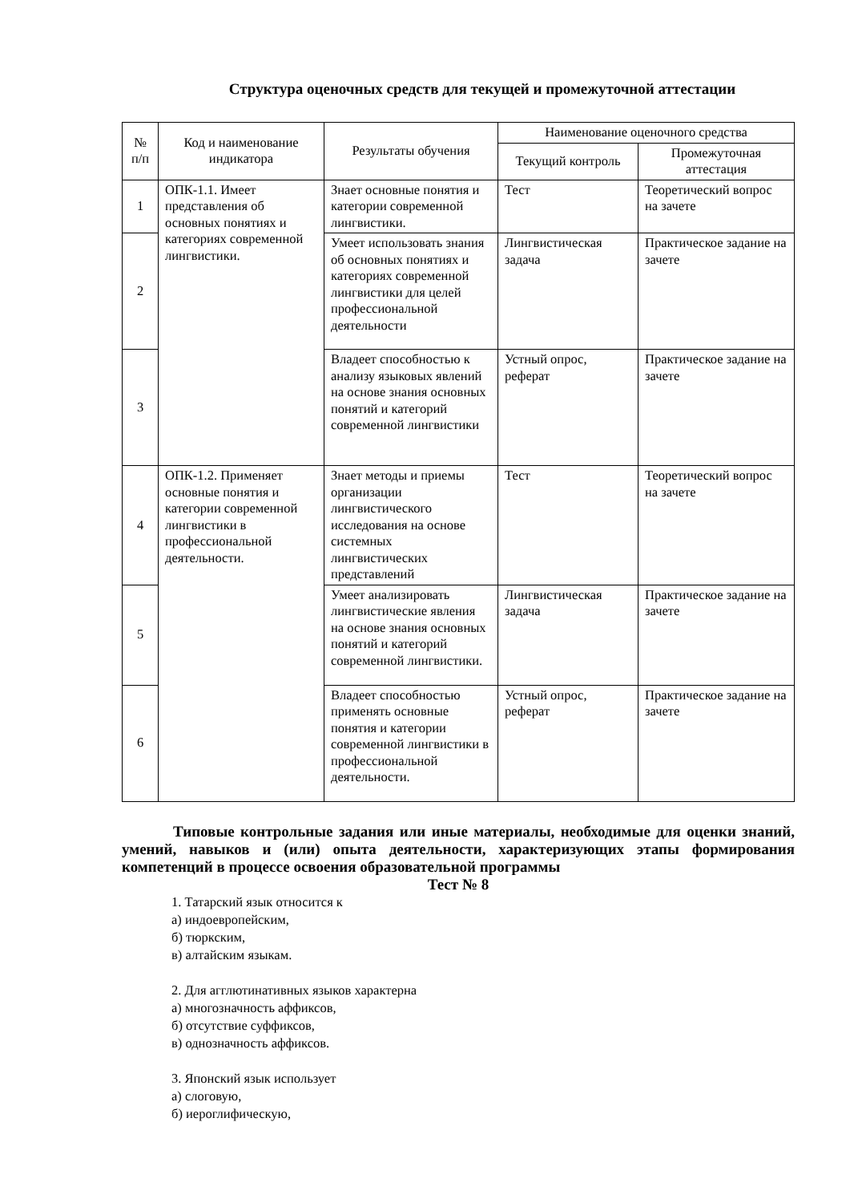Структура оценочных средств для текущей и промежуточной аттестации
| № п/п | Код и наименование индикатора | Результаты обучения | Наименование оценочного средства | |
| --- | --- | --- | --- | --- |
| | | | Текущий контроль | Промежуточная аттестация |
| 1 | ОПК-1.1. Имеет представления об основных понятиях и категориях современной лингвистики. | Знает основные понятия и категории современной лингвистики. | Тест | Теоретический вопрос на зачете |
| 2 | | Умеет использовать знания об основных понятиях и категориях современной лингвистики для целей профессиональной деятельности | Лингвистическая задача | Практическое задание на зачете |
| 3 | | Владеет способностью к анализу языковых явлений на основе знания основных понятий и категорий современной лингвистики | Устный опрос, реферат | Практическое задание на зачете |
| 4 | ОПК-1.2. Применяет основные понятия и категории современной лингвистики в профессиональной деятельности. | Знает методы и приемы организации лингвистического исследования на основе системных лингвистических представлений | Тест | Теоретический вопрос на зачете |
| 5 | | Умеет анализировать лингвистические явления на основе знания основных понятий и категорий современной лингвистики. | Лингвистическая задача | Практическое задание на зачете |
| 6 | | Владеет способностью применять основные понятия и категории современной лингвистики в профессиональной деятельности. | Устный опрос, реферат | Практическое задание на зачете |
Типовые контрольные задания или иные материалы, необходимые для оценки знаний, умений, навыков и (или) опыта деятельности, характеризующих этапы формирования компетенций в процессе освоения образовательной программы
Тест № 8
1. Татарский язык относится к
а) индоевропейским,
б) тюркским,
в) алтайским языкам.
2. Для агглютинативных языков характерна
а) многозначность аффиксов,
б) отсутствие суффиксов,
в) однозначность аффиксов.
3. Японский язык использует
а) слоговую,
б) иероглифическую,